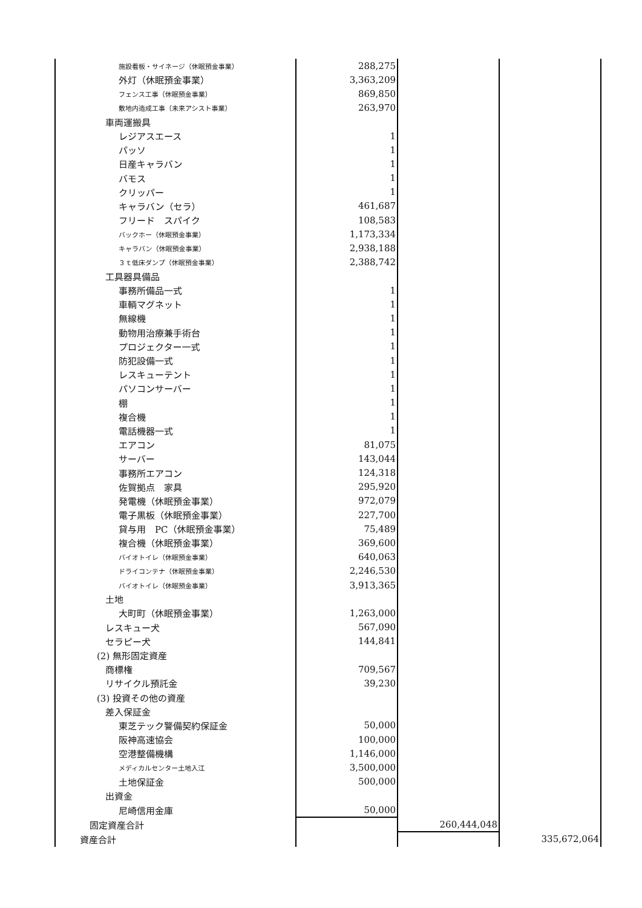| 施設看板・サイネージ（休眠預金事業） | 288,275 | | |
| 外灯（休眠預金事業） | 3,363,209 | | |
| フェンス工事（休眠預金事業） | 869,850 | | |
| 敷地内造成工事（未来アシスト事業） | 263,970 | | |
| 車両運搬具 | | | |
| レジアスエース | 1 | | |
| パッソ | 1 | | |
| 日産キャラバン | 1 | | |
| バモス | 1 | | |
| クリッパー | 1 | | |
| キャラバン（セラ） | 461,687 | | |
| フリード スパイク | 108,583 | | |
| バックホー（休眠預金事業） | 1,173,334 | | |
| キャラバン（休眠預金事業） | 2,938,188 | | |
| ３ｔ低床ダンプ（休眠預金事業） | 2,388,742 | | |
| 工具器具備品 | | | |
| 事務所備品一式 | 1 | | |
| 車輌マグネット | 1 | | |
| 無線機 | 1 | | |
| 動物用治療兼手術台 | 1 | | |
| プロジェクター一式 | 1 | | |
| 防犯設備一式 | 1 | | |
| レスキューテント | 1 | | |
| パソコンサーバー | 1 | | |
| 棚 | 1 | | |
| 複合機 | 1 | | |
| 電話機器一式 | 1 | | |
| エアコン | 81,075 | | |
| サーバー | 143,044 | | |
| 事務所エアコン | 124,318 | | |
| 佐賀拠点 家具 | 295,920 | | |
| 発電機（休眠預金事業） | 972,079 | | |
| 電子黒板（休眠預金事業） | 227,700 | | |
| 貸与用 PC（休眠預金事業） | 75,489 | | |
| 複合機（休眠預金事業） | 369,600 | | |
| バイオトイレ（休眠預金事業） | 640,063 | | |
| ドライコンテナ（休眠預金事業） | 2,246,530 | | |
| バイオトイレ（休眠預金事業） | 3,913,365 | | |
| 土地 | | | |
| 大町町（休眠預金事業） | 1,263,000 | | |
| レスキュー犬 | 567,090 | | |
| セラピー犬 | 144,841 | | |
| (2) 無形固定資産 | | | |
| 商標権 | 709,567 | | |
| リサイクル預託金 | 39,230 | | |
| (3) 投資その他の資産 | | | |
| 差入保証金 | | | |
| 東芝テック警備契約保証金 | 50,000 | | |
| 阪神高速協会 | 100,000 | | |
| 空港整備機構 | 1,146,000 | | |
| メディカルセンター土地入江 | 3,500,000 | | |
| 土地保証金 | 500,000 | | |
| 出資金 | | | |
| 尼崎信用金庫 | 50,000 | | |
| 固定資産合計 | | 260,444,048 | |
| 資産合計 | | | 335,672,064 |